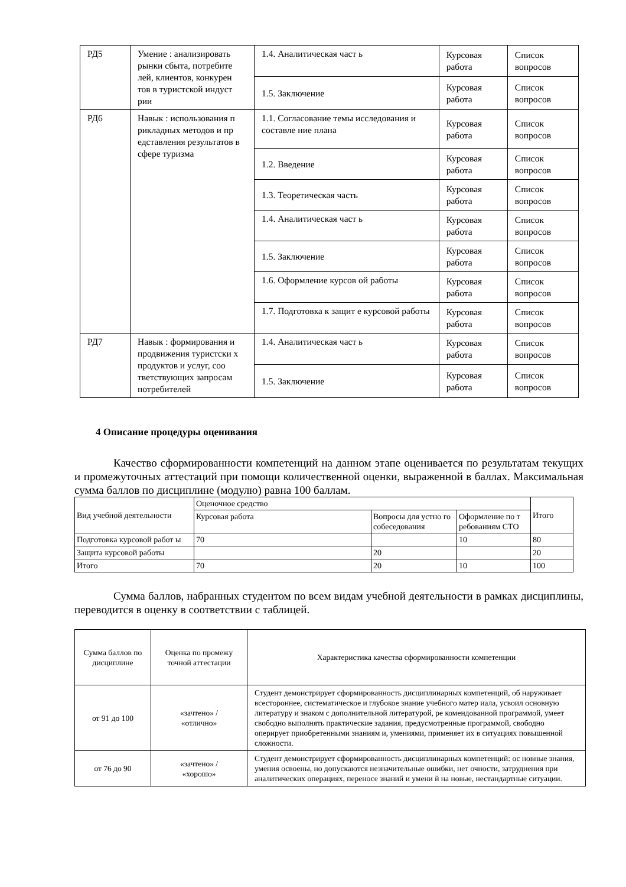| РД5 | Умение : анализировать рынки сбыта, потребите лей, клиентов, конкурен тов в туристской индуст рии | 1.4. Аналитическая част ь | Курсовая работа | Список вопросов |
| | | 1.5. Заключение | Курсовая работа | Список вопросов |
| РД6 | Навык : использования п рикладных методов и пр едставления результатов в сфере туризма | 1.1. Согласование темы исследования и составле ние плана | Курсовая работа | Список вопросов |
| | | 1.2. Введение | Курсовая работа | Список вопросов |
| | | 1.3. Теоретическая часть | Курсовая работа | Список вопросов |
| | | 1.4. Аналитическая част ь | Курсовая работа | Список вопросов |
| | | 1.5. Заключение | Курсовая работа | Список вопросов |
| | | 1.6. Оформление курсов ой работы | Курсовая работа | Список вопросов |
| | | 1.7. Подготовка к защит е курсовой работы | Курсовая работа | Список вопросов |
| РД7 | Навык : формирования и продвижения туристски х продуктов и услуг, соо тветствующих запросам потребителей | 1.4. Аналитическая част ь | Курсовая работа | Список вопросов |
| | | 1.5. Заключение | Курсовая работа | Список вопросов |
4 Описание процедуры оценивания
Качество сформированности компетенций на данном этапе оценивается по результатам текущих и промежуточных аттестаций при помощи количественной оценки, выраженной в баллах. Максимальная сумма баллов по дисциплине (модулю) равна 100 баллам.
| Вид учебной деятельности | Оценочное средство | | | Итого |
| | Курсовая работа | Вопросы для устно го собеседования | Оформление по т ребованиям СТО | |
| Подготовка курсовой работ ы | 70 | | 10 | 80 |
| Защита курсовой работы | | 20 | | 20 |
| Итого | 70 | 20 | 10 | 100 |
Сумма баллов, набранных студентом по всем видам учебной деятельности в рамках дисциплины, переводится в оценку в соответствии с таблицей.
| Сумма баллов по дисциплине | Оценка по промежу точной аттестации | Характеристика качества сформированности компетенции |
| от 91 до 100 | «зачтено» / «отлично» | Студент демонстрирует сформированность дисциплинарных компетенций, об наруживает всестороннее, систематическое и глубокое знание учебного матер иала, усвоил основную литературу и знаком с дополнительной литературой, ре комендованной программой, умеет свободно выполнять практические задания, предусмотренные программой, свободно оперирует приобретенными знаниям и, умениями, применяет их в ситуациях повышенной сложности. |
| от 76 до 90 | «зачтено» / «хорошо» | Студент демонстрирует сформированность дисциплинарных компетенций: ос новные знания, умения освоены, но допускаются незначительные ошибки, нет очности, затруднения при аналитических операциях, переносе знаний и умени й на новые, нестандартные ситуации. |